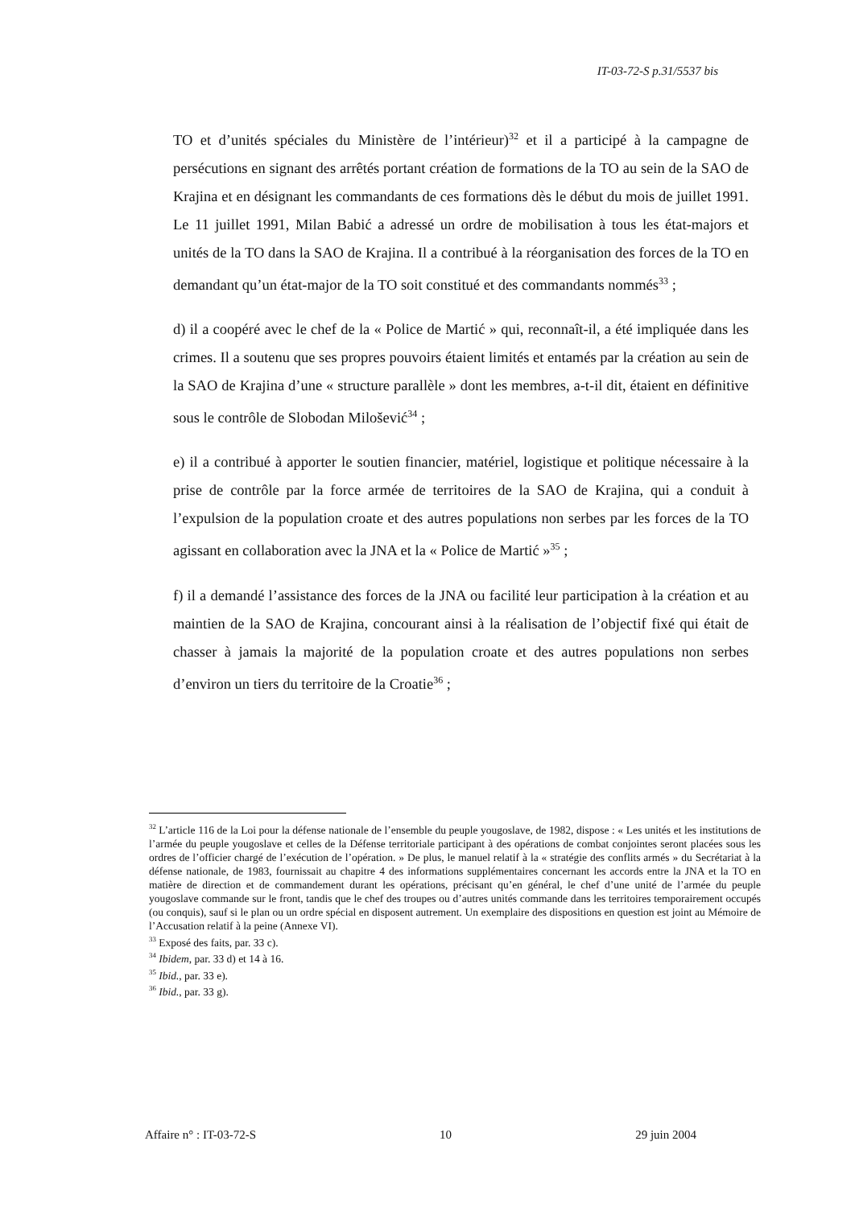IT-03-72-S p.31/5537 bis
TO et d’unités spéciales du Ministère de l’intérieur)<sup>32</sup> et il a participé à la campagne de persécutions en signant des arrêtés portant création de formations de la TO au sein de la SAO de Krajina et en désignant les commandants de ces formations dès le début du mois de juillet 1991. Le 11 juillet 1991, Milan Babić a adressé un ordre de mobilisation à tous les état-majors et unités de la TO dans la SAO de Krajina. Il a contribué à la réorganisation des forces de la TO en demandant qu’un état-major de la TO soit constitué et des commandants nommés<sup>33</sup> ;
d) il a coopéré avec le chef de la « Police de Martić » qui, reconnaît-il, a été impliquée dans les crimes. Il a soutenu que ses propres pouvoirs étaient limités et entamés par la création au sein de la SAO de Krajina d’une « structure parallèle » dont les membres, a-t-il dit, étaient en définitive sous le contrôle de Slobodan Milošević<sup>34</sup> ;
e) il a contribué à apporter le soutien financier, matériel, logistique et politique nécessaire à la prise de contrôle par la force armée de territoires de la SAO de Krajina, qui a conduit à l’expulsion de la population croate et des autres populations non serbes par les forces de la TO agissant en collaboration avec la JNA et la « Police de Martić »<sup>35</sup> ;
f) il a demandé l’assistance des forces de la JNA ou facilité leur participation à la création et au maintien de la SAO de Krajina, concourant ainsi à la réalisation de l’objectif fixé qui était de chasser à jamais la majorité de la population croate et des autres populations non serbes d’environ un tiers du territoire de la Croatie<sup>36</sup> ;
<sup>32</sup> L’article 116 de la Loi pour la défense nationale de l’ensemble du peuple yougoslave, de 1982, dispose : « Les unités et les institutions de l’armée du peuple yougoslave et celles de la Défense territoriale participant à des opérations de combat conjointes seront placées sous les ordres de l’officier chargé de l’exécution de l’opération. » De plus, le manuel relatif à la « stratégie des conflits armés » du Secrétariat à la défense nationale, de 1983, fournissait au chapitre 4 des informations supplémentaires concernant les accords entre la JNA et la TO en matière de direction et de commandement durant les opérations, précisant qu’en général, le chef d’une unité de l’armée du peuple yougoslave commande sur le front, tandis que le chef des troupes ou d’autres unités commande dans les territoires temporairement occupés (ou conquis), sauf si le plan ou un ordre spécial en disposent autrement. Un exemplaire des dispositions en question est joint au Mémoire de l’Accusation relatif à la peine (Annexe VI).
<sup>33</sup> Exposé des faits, par. 33 c).
<sup>34</sup> Ibidem, par. 33 d) et 14 à 16.
<sup>35</sup> Ibid., par. 33 e).
<sup>36</sup> Ibid., par. 33 g).
Affaire n° : IT-03-72-S 10 29 juin 2004